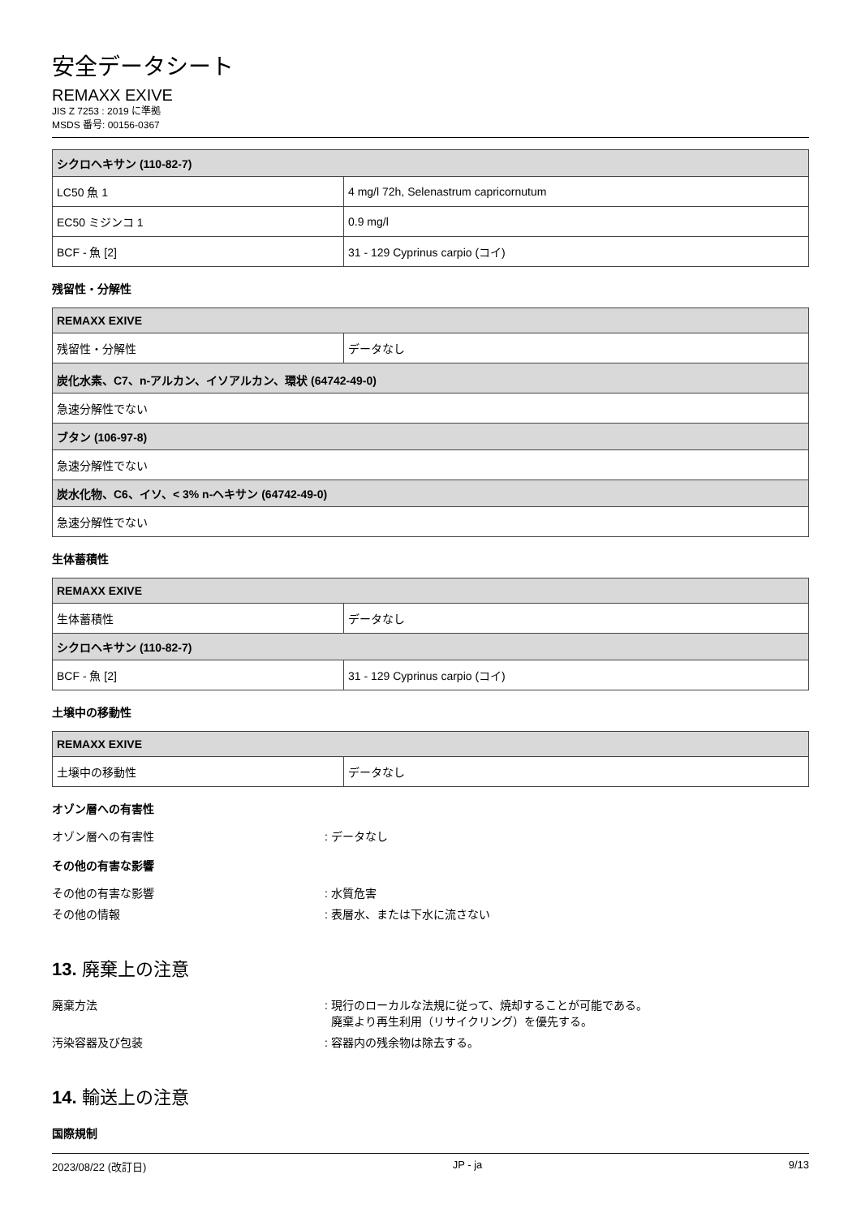安全データシート
REMAXX EXIVE
JIS Z 7253 : 2019 に準拠
MSDS 番号: 00156-0367
| シクロヘキサン (110-82-7) | |
| --- | --- |
| LC50 魚 1 | 4 mg/l 72h, Selenastrum capricornutum |
| EC50 ミジンコ 1 | 0.9 mg/l |
| BCF - 魚 [2] | 31 - 129 Cyprinus carpio (コイ) |
残留性・分解性
| REMAXX EXIVE | |
| --- | --- |
| 残留性・分解性 | データなし |
| 炭化水素、C7、n-アルカン、イソアルカン、環状 (64742-49-0) | |
| 急速分解性でない | |
| ブタン (106-97-8) | |
| 急速分解性でない | |
| 炭水化物、C6、イソ、< 3% n-ヘキサン (64742-49-0) | |
| 急速分解性でない | |
生体蓄積性
| REMAXX EXIVE | |
| --- | --- |
| 生体蓄積性 | データなし |
| シクロヘキサン (110-82-7) | |
| BCF - 魚 [2] | 31 - 129 Cyprinus carpio (コイ) |
土壌中の移動性
| REMAXX EXIVE | |
| --- | --- |
| 土壌中の移動性 | データなし |
オゾン層への有害性
オゾン層への有害性: データなし
その他の有害な影響
その他の有害な影響: 水質危害
その他の情報: 表層水、または下水に流さない
13. 廃棄上の注意
廃棄方法: 現行のローカルな法規に従って、焼却することが可能である。
廃棄より再生利用（リサイクリング）を優先する。
汚染容器及び包装: 容器内の残余物は除去する。
14. 輸送上の注意
国際規制
2023/08/22 (改訂日) JP - ja 9/13